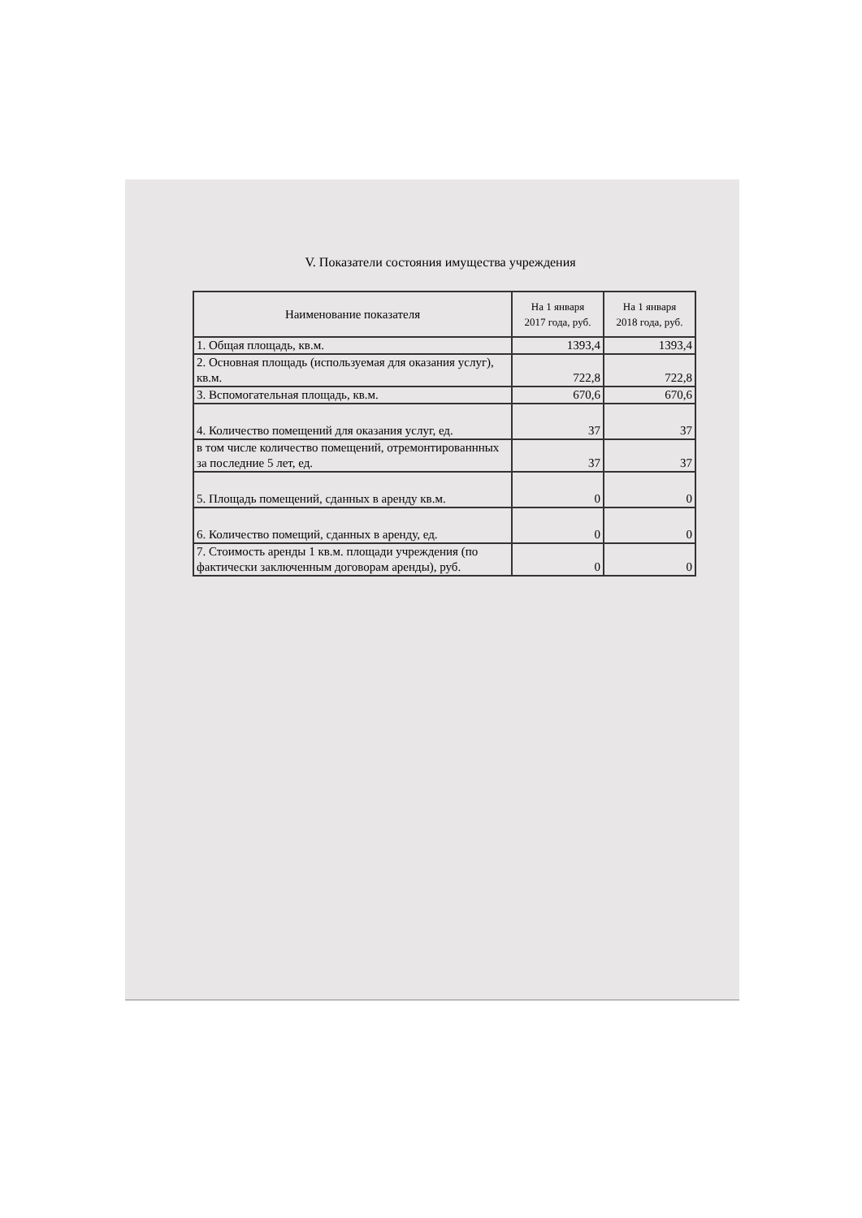V. Показатели состояния имущества учреждения
| Наименование показателя | На 1 января 2017 года, руб. | На 1 января 2018 года, руб. |
| --- | --- | --- |
| 1. Общая площадь, кв.м. | 1393,4 | 1393,4 |
| 2. Основная площадь (используемая для оказания услуг), кв.м. | 722,8 | 722,8 |
| 3. Вспомогательная площадь, кв.м. | 670,6 | 670,6 |
| 4. Количество помещений для оказания услуг, ед. | 37 | 37 |
| в том числе количество помещений, отремонтированнных за последние 5 лет, ед. | 37 | 37 |
| 5. Площадь помещений, сданных в аренду кв.м. | 0 | 0 |
| 6. Количество помещий, сданных в аренду, ед. | 0 | 0 |
| 7. Стоимость аренды 1 кв.м. площади учреждения (по фактически заключенным договорам аренды), руб. | 0 | 0 |